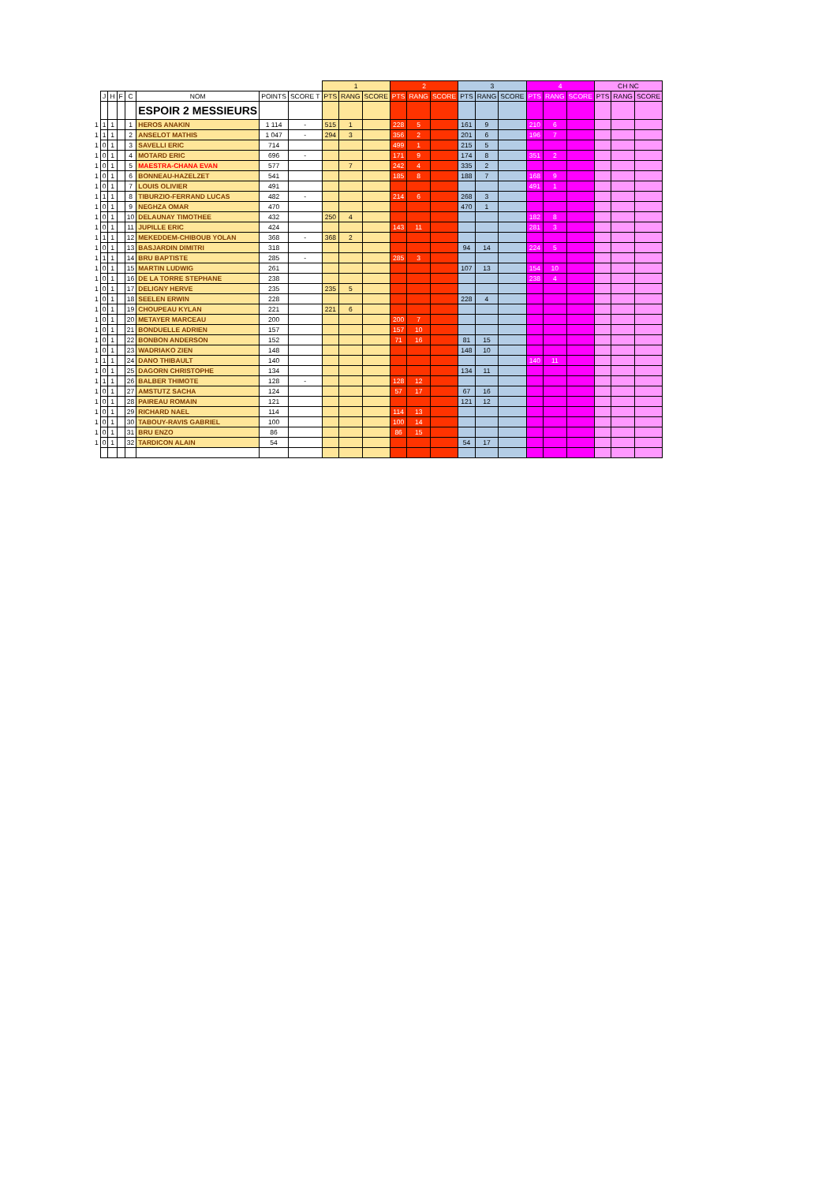| | | | | | | | | 1 | | | 2 | | | 3 | | | 4 | | | CH NC | | |
| | J | H | F | C | NOM | POINTS | SCORE T | PTS | RANG | SCORE | PTS | RANG | SCORE | PTS | RANG | SCORE | PTS | RANG | SCORE | PTS | RANG | SCORE |
| | | | | | ESPOIR 2 MESSIEURS | | | | | | | | | | | | | | | | | |
| 1 | 1 | 1 | | 1 | HEROS ANAKIN | 1 114 | - | 515 | 1 | | 228 | 5 | | 161 | 9 | | 210 | 6 | | | | |
| 1 | 1 | 1 | | 2 | ANSELOT MATHIS | 1 047 | - | 294 | 3 | | 356 | 2 | | 201 | 6 | | 196 | 7 | | | | |
| 1 | 0 | 1 | | 3 | SAVELLI ERIC | 714 | | | | | 499 | 1 | | 215 | 5 | | | | | | | |
| 1 | 0 | 1 | | 4 | MOTARD ERIC | 696 | - | | | | 171 | 9 | | 174 | 8 | | 351 | 2 | | | | |
| 1 | 0 | 1 | | 5 | MAESTRA-CHANA EVAN | 577 | | | 7 | | 242 | 4 | | 335 | 2 | | | | | | | |
| 1 | 0 | 1 | | 6 | BONNEAU-HAZELZET | 541 | | | | | 185 | 8 | | 188 | 7 | | 168 | 9 | | | | |
| 1 | 0 | 1 | | 7 | LOUIS OLIVIER | 491 | | | | | | | | | | | 491 | 1 | | | | |
| 1 | 1 | 1 | | 8 | TIBURZIO-FERRAND LUCAS | 482 | - | | | | 214 | 6 | | 268 | 3 | | | | | | | |
| 1 | 0 | 1 | | 9 | NEGHZA OMAR | 470 | | | | | | | | 470 | 1 | | | | | | | |
| 1 | 0 | 1 | | 10 | DELAUNAY TIMOTHEE | 432 | | 250 | 4 | | | | | | | | 182 | 8 | | | | |
| 1 | 0 | 1 | | 11 | JUPILLE ERIC | 424 | | | | | 143 | 11 | | | | | 281 | 3 | | | | |
| 1 | 1 | 1 | | 12 | MEKEDDEM-CHIBOUB YOLAN | 368 | - | 368 | 2 | | | | | | | | | | | | | |
| 1 | 0 | 1 | | 13 | BASJARDIN DIMITRI | 318 | | | | | | | | 94 | 14 | | 224 | 5 | | | | |
| 1 | 1 | 1 | | 14 | BRU BAPTISTE | 285 | - | | | | 285 | 3 | | | | | | | | | | |
| 1 | 0 | 1 | | 15 | MARTIN LUDWIG | 261 | | | | | | | | 107 | 13 | | 154 | 10 | | | | |
| 1 | 0 | 1 | | 16 | DE LA TORRE STEPHANE | 238 | | | | | | | | | | | 238 | 4 | | | | |
| 1 | 0 | 1 | | 17 | DELIGNY HERVE | 235 | | 235 | 5 | | | | | | | | | | | | | |
| 1 | 0 | 1 | | 18 | SEELEN ERWIN | 228 | | | | | | | | 228 | 4 | | | | | | | |
| 1 | 0 | 1 | | 19 | CHOUPEAU KYLAN | 221 | | 221 | 6 | | | | | | | | | | | | | |
| 1 | 0 | 1 | | 20 | METAYER MARCEAU | 200 | | | | | 200 | 7 | | | | | | | | | | |
| 1 | 0 | 1 | | 21 | BONDUELLE ADRIEN | 157 | | | | | 157 | 10 | | | | | | | | | | |
| 1 | 0 | 1 | | 22 | BONBON ANDERSON | 152 | | | | | 71 | 16 | | 81 | 15 | | | | | | | |
| 1 | 0 | 1 | | 23 | WADRIAKO ZIEN | 148 | | | | | | | | 148 | 10 | | | | | | | |
| 1 | 1 | 1 | | 24 | DANO THIBAULT | 140 | | | | | | | | | | | 140 | 11 | | | | |
| 1 | 0 | 1 | | 25 | DAGORN CHRISTOPHE | 134 | | | | | | | | 134 | 11 | | | | | | | |
| 1 | 1 | 1 | | 26 | BALBER THIMOTE | 128 | - | | | | 128 | 12 | | | | | | | | | | |
| 1 | 0 | 1 | | 27 | AMSTUTZ SACHA | 124 | | | | | 57 | 17 | | 67 | 16 | | | | | | | |
| 1 | 0 | 1 | | 28 | PAIREAU ROMAIN | 121 | | | | | | | | 121 | 12 | | | | | | | |
| 1 | 0 | 1 | | 29 | RICHARD NAEL | 114 | | | | | 114 | 13 | | | | | | | | | | |
| 1 | 0 | 1 | | 30 | TABOUY-RAVIS GABRIEL | 100 | | | | | 100 | 14 | | | | | | | | | | |
| 1 | 0 | 1 | | 31 | BRU ENZO | 86 | | | | | 86 | 15 | | | | | | | | | | |
| 1 | 0 | 1 | | 32 | TARDICON ALAIN | 54 | | | | | | | | 54 | 17 | | | | | | | |